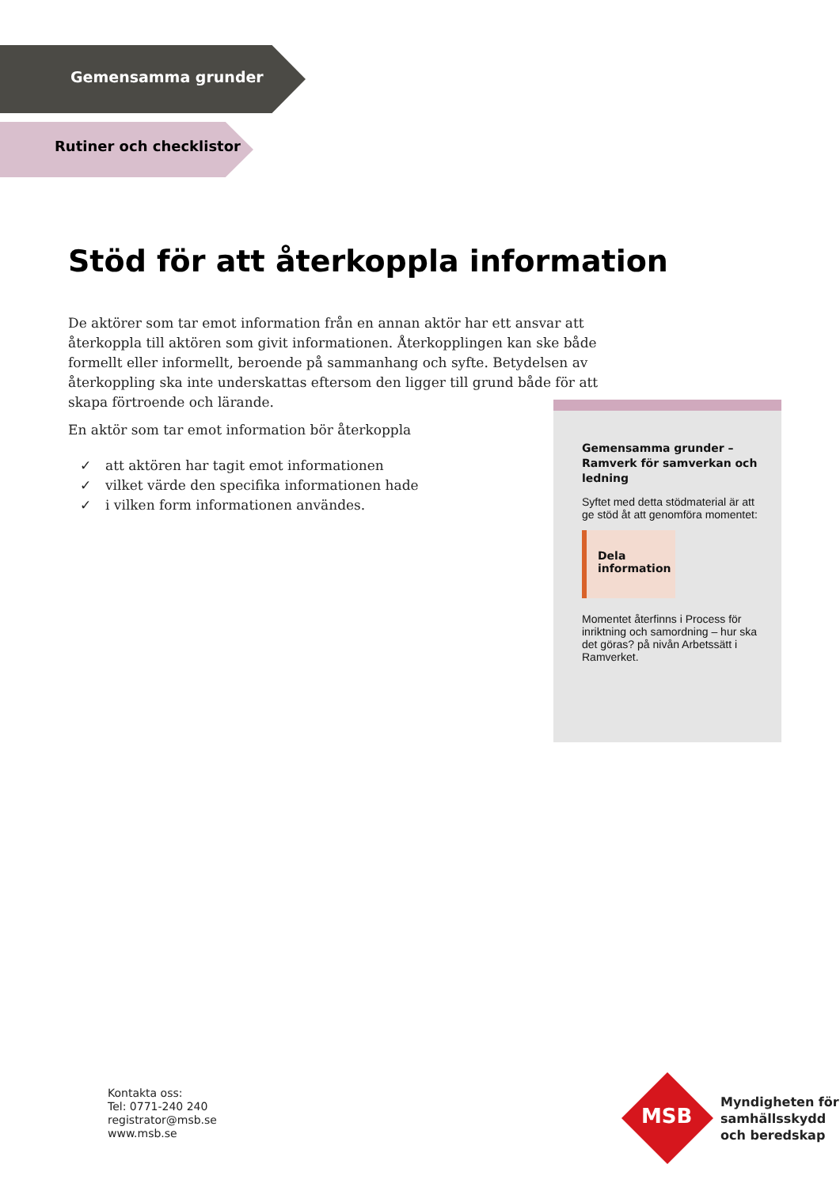Gemensamma grunder
Rutiner och checklistor
Stöd för att återkoppla information
De aktörer som tar emot information från en annan aktör har ett ansvar att återkoppla till aktören som givit informationen. Återkopplingen kan ske både formellt eller informellt, beroende på sammanhang och syfte. Betydelsen av återkoppling ska inte underskattas eftersom den ligger till grund både för att skapa förtroende och lärande.
En aktör som tar emot information bör återkoppla
✓ att aktören har tagit emot informationen
✓ vilket värde den specifika informationen hade
✓ i vilken form informationen användes.
Gemensamma grunder – Ramverk för samverkan och ledning
Syftet med detta stödmaterial är att ge stöd åt att genomföra momentet:
Dela
information
Momentet återfinns i Process för inriktning och samordning – hur ska det göras? på nivån Arbetssätt i Ramverket.
Kontakta oss:
Tel: 0771-240 240
registrator@msb.se
www.msb.se
MSB
Myndigheten för
samhällsskydd
och beredskap